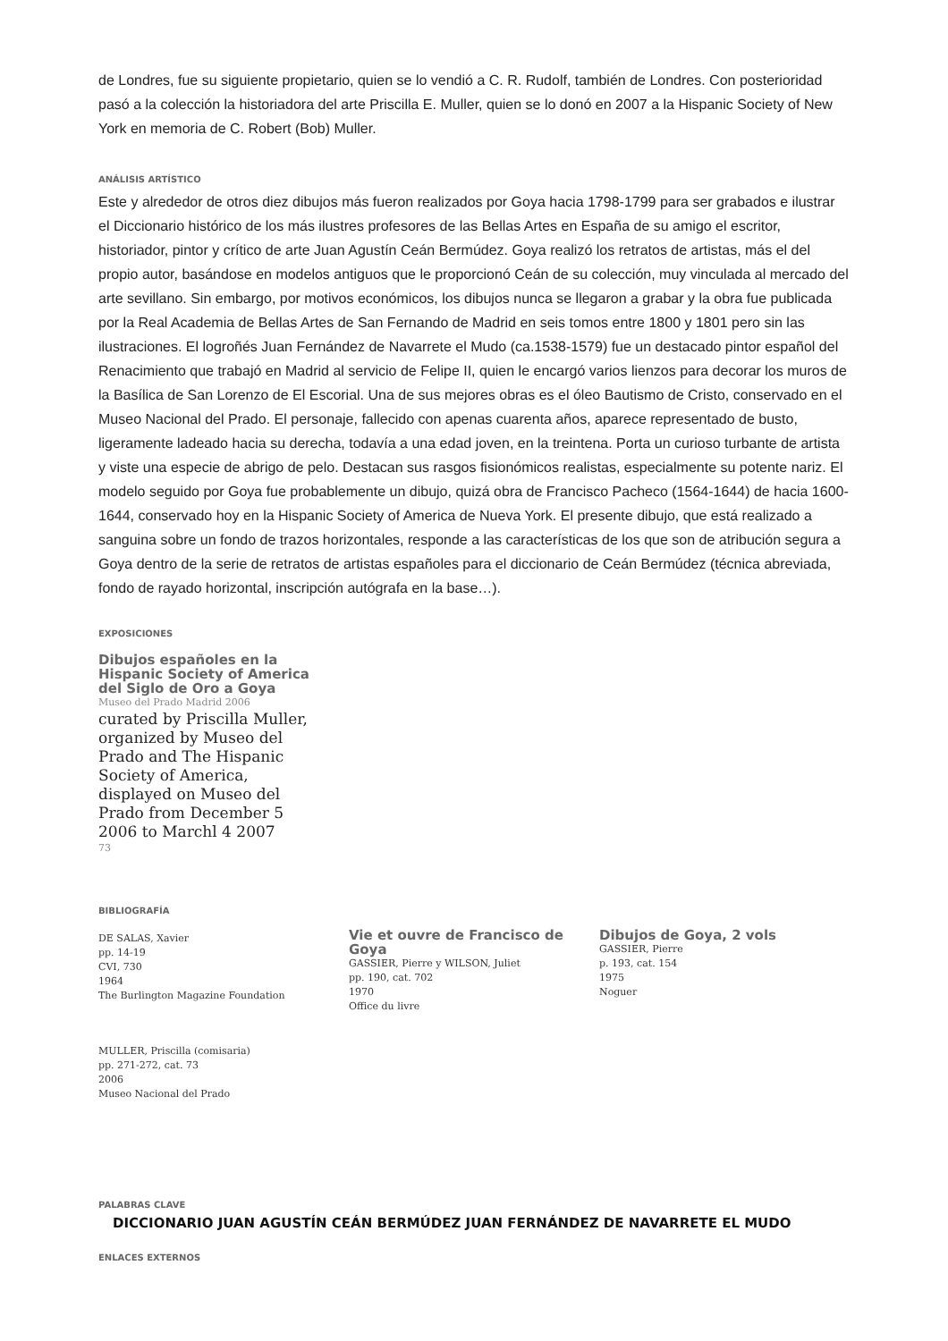de Londres, fue su siguiente propietario, quien se lo vendió a C. R. Rudolf, también de Londres. Con posterioridad pasó a la colección la historiadora del arte Priscilla E. Muller, quien se lo donó en 2007 a la Hispanic Society of New York en memoria de C. Robert (Bob) Muller.
ANÁLISIS ARTÍSTICO
Este y alrededor de otros diez dibujos más fueron realizados por Goya hacia 1798-1799 para ser grabados e ilustrar el Diccionario histórico de los más ilustres profesores de las Bellas Artes en España de su amigo el escritor, historiador, pintor y crítico de arte Juan Agustín Ceán Bermúdez. Goya realizó los retratos de artistas, más el del propio autor, basándose en modelos antiguos que le proporcionó Ceán de su colección, muy vinculada al mercado del arte sevillano. Sin embargo, por motivos económicos, los dibujos nunca se llegaron a grabar y la obra fue publicada por la Real Academia de Bellas Artes de San Fernando de Madrid en seis tomos entre 1800 y 1801 pero sin las ilustraciones. El logroñés Juan Fernández de Navarrete el Mudo (ca.1538-1579) fue un destacado pintor español del Renacimiento que trabajó en Madrid al servicio de Felipe II, quien le encargó varios lienzos para decorar los muros de la Basílica de San Lorenzo de El Escorial. Una de sus mejores obras es el óleo Bautismo de Cristo, conservado en el Museo Nacional del Prado. El personaje, fallecido con apenas cuarenta años, aparece representado de busto, ligeramente ladeado hacia su derecha, todavía a una edad joven, en la treintena. Porta un curioso turbante de artista y viste una especie de abrigo de pelo. Destacan sus rasgos fisionómicos realistas, especialmente su potente nariz. El modelo seguido por Goya fue probablemente un dibujo, quizá obra de Francisco Pacheco (1564-1644) de hacia 1600-1644, conservado hoy en la Hispanic Society of America de Nueva York. El presente dibujo, que está realizado a sanguina sobre un fondo de trazos horizontales, responde a las características de los que son de atribución segura a Goya dentro de la serie de retratos de artistas españoles para el diccionario de Ceán Bermúdez (técnica abreviada, fondo de rayado horizontal, inscripción autógrafa en la base…).
EXPOSICIONES
Dibujos españoles en la Hispanic Society of America del Siglo de Oro a Goya
Museo del Prado Madrid 2006
curated by Priscilla Muller, organized by Museo del Prado and The Hispanic Society of America, displayed on Museo del Prado from December 5 2006 to Marchl 4 2007
73
BIBLIOGRAFÍA
DE SALAS, Xavier
pp. 14-19
CVI, 730
1964
The Burlington Magazine Foundation
Vie et ouvre de Francisco de Goya
GASSIER, Pierre y WILSON, Juliet
pp. 190, cat. 702
1970
Office du livre
Dibujos de Goya, 2 vols
GASSIER, Pierre
p. 193, cat. 154
1975
Noguer
MULLER, Priscilla (comisaria)
pp. 271-272, cat. 73
2006
Museo Nacional del Prado
PALABRAS CLAVE
DICCIONARIO JUAN AGUSTÍN CEÁN BERMÚDEZ JUAN FERNÁNDEZ DE NAVARRETE EL MUDO
ENLACES EXTERNOS